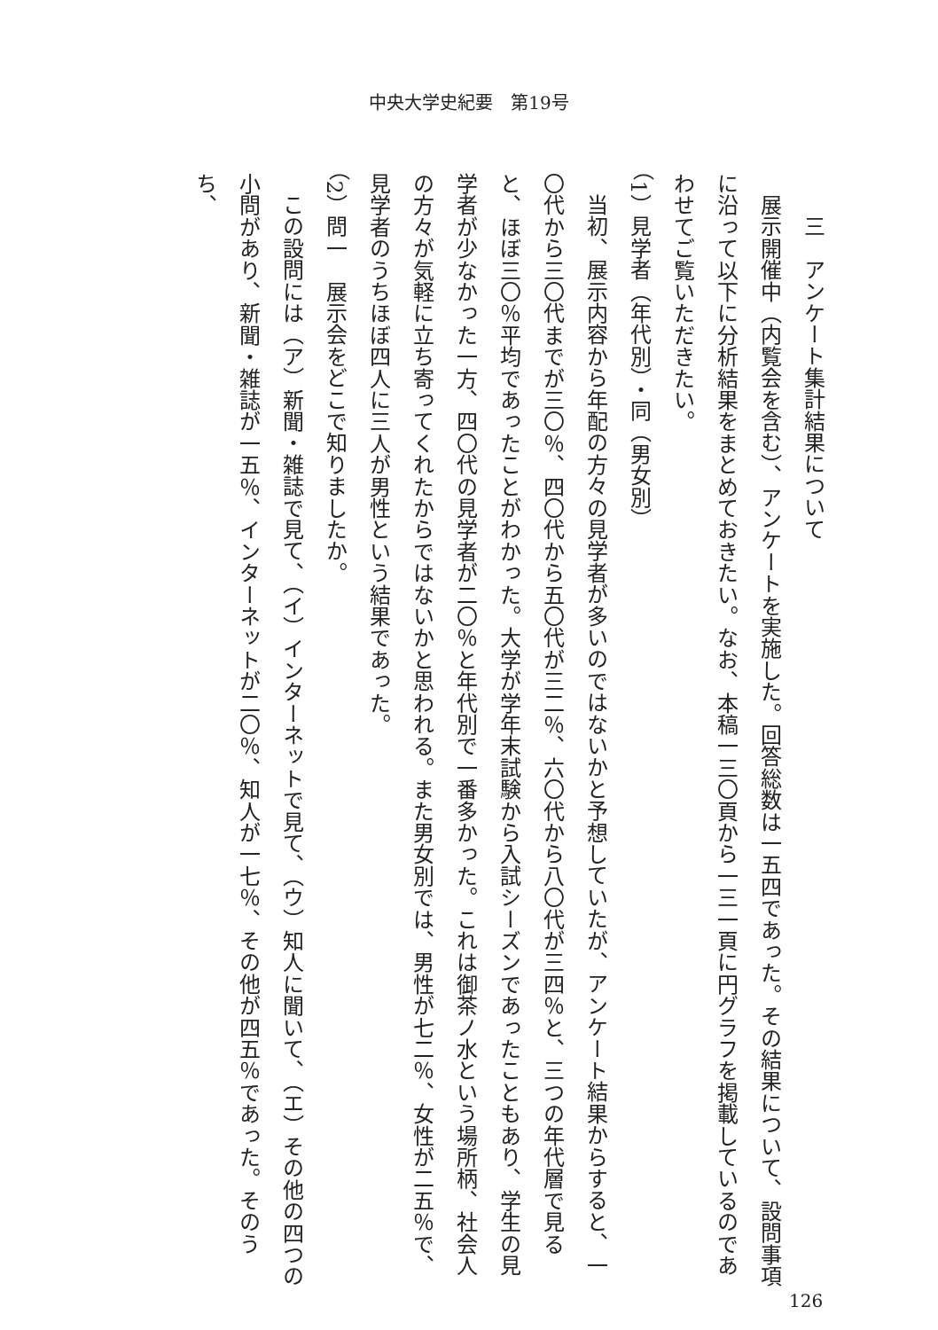中央大学史紀要　第19号
三　アンケート集計結果について
展示開催中（内覧会を含む）、アンケートを実施した。回答総数は一五四であった。その結果について、設問事項に沿って以下に分析結果をまとめておきたい。なお、本稿一三〇頁から一三一頁に円グラフを掲載しているのであわせてご覧いただきたい。
（1）見学者（年代別）・同（男女別）
当初、展示内容から年配の方々の見学者が多いのではないかと予想していたが、アンケート結果からすると、一〇代から三〇代までが三〇％、四〇代から五〇代が三二％、六〇代から八〇代が三四％と、三つの年代層で見ると、ほぼ三〇％平均であったことがわかった。大学が学年末試験から入試シーズンであったこともあり、学生の見学者が少なかった一方、四〇代の見学者が二〇％と年代別で一番多かった。これは御茶ノ水という場所柄、社会人の方々が気軽に立ち寄ってくれたからではないかと思われる。また男女別では、男性が七二％、女性が二五％で、見学者のうちほぼ四人に三人が男性という結果であった。
（2）問一　展示会をどこで知りましたか。
この設問には（ア）新聞・雑誌で見て、（イ）インターネットで見て、（ウ）知人に聞いて、（エ）その他の四つの小問があり、新聞・雑誌が一五％、インターネットが二〇％、知人が一七％、その他が四五％であった。そのうち、
126